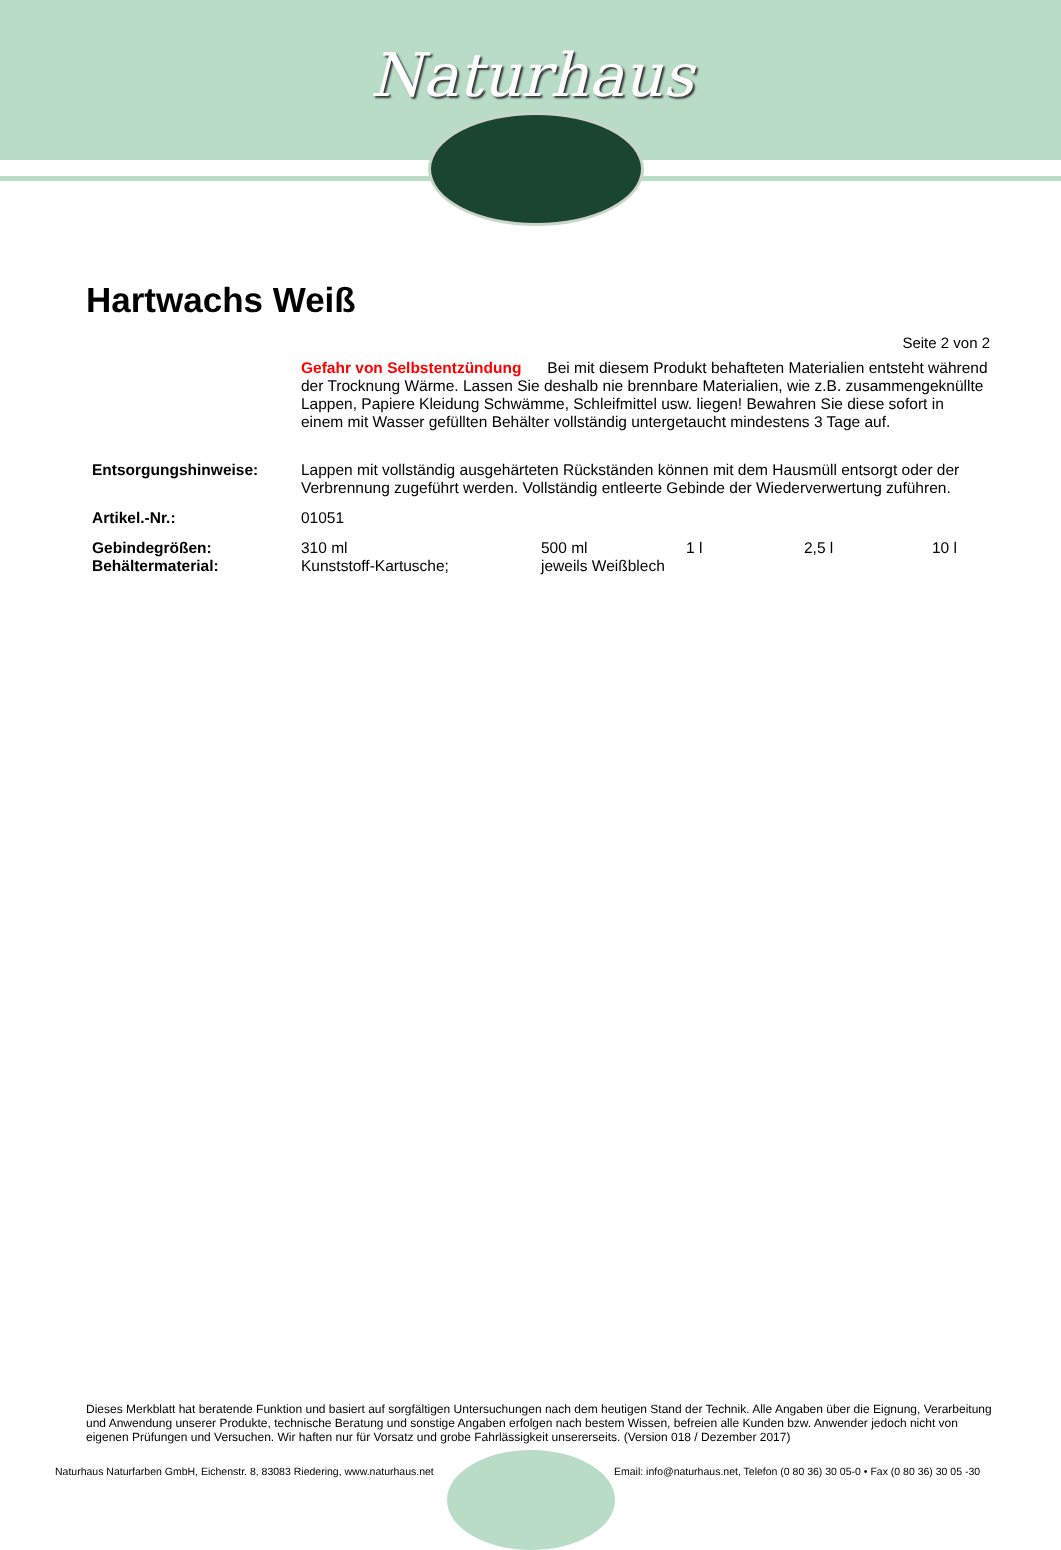Naturhaus
Hartwachs Weiß
Seite 2 von 2
| | Gefahr von Selbstentzündung Bei mit diesem Produkt behafteten Materialien entsteht während der Trocknung Wärme. Lassen Sie deshalb nie brennbare Materialien, wie z.B. zusammengeknüllte Lappen, Papiere Kleidung Schwämme, Schleifmittel usw. liegen! Bewahren Sie diese sofort in einem mit Wasser gefüllten Behälter vollständig untergetaucht mindestens 3 Tage auf. | | | | |
| Entsorgungshinweise: | Lappen mit vollständig ausgehärteten Rückständen können mit dem Hausmüll entsorgt oder der Verbrennung zugeführt werden. Vollständig entleerte Gebinde der Wiederverwertung zuführen. | | | | |
| Artikel.-Nr.: | 01051 | | | | |
| Gebindegrößen: | 310 ml | 500 ml | 1 l | 2,5 l | 10 l |
| Behältermaterial: | Kunststoff-Kartusche; | jeweils Weißblech | | | |
Dieses Merkblatt hat beratende Funktion und basiert auf sorgfältigen Untersuchungen nach dem heutigen Stand der Technik. Alle Angaben über die Eignung, Verarbeitung und Anwendung unserer Produkte, technische Beratung und sonstige Angaben erfolgen nach bestem Wissen, befreien alle Kunden bzw. Anwender jedoch nicht von eigenen Prüfungen und Versuchen. Wir haften nur für Vorsatz und grobe Fahrlässigkeit unsererseits. (Version 018 / Dezember 2017)
Naturhaus Naturfarben GmbH, Eichenstr. 8, 83083 Riedering, www.naturhaus.net
Email: info@naturhaus.net, Telefon (0 80 36) 30 05-0 • Fax (0 80 36) 30 05 -30